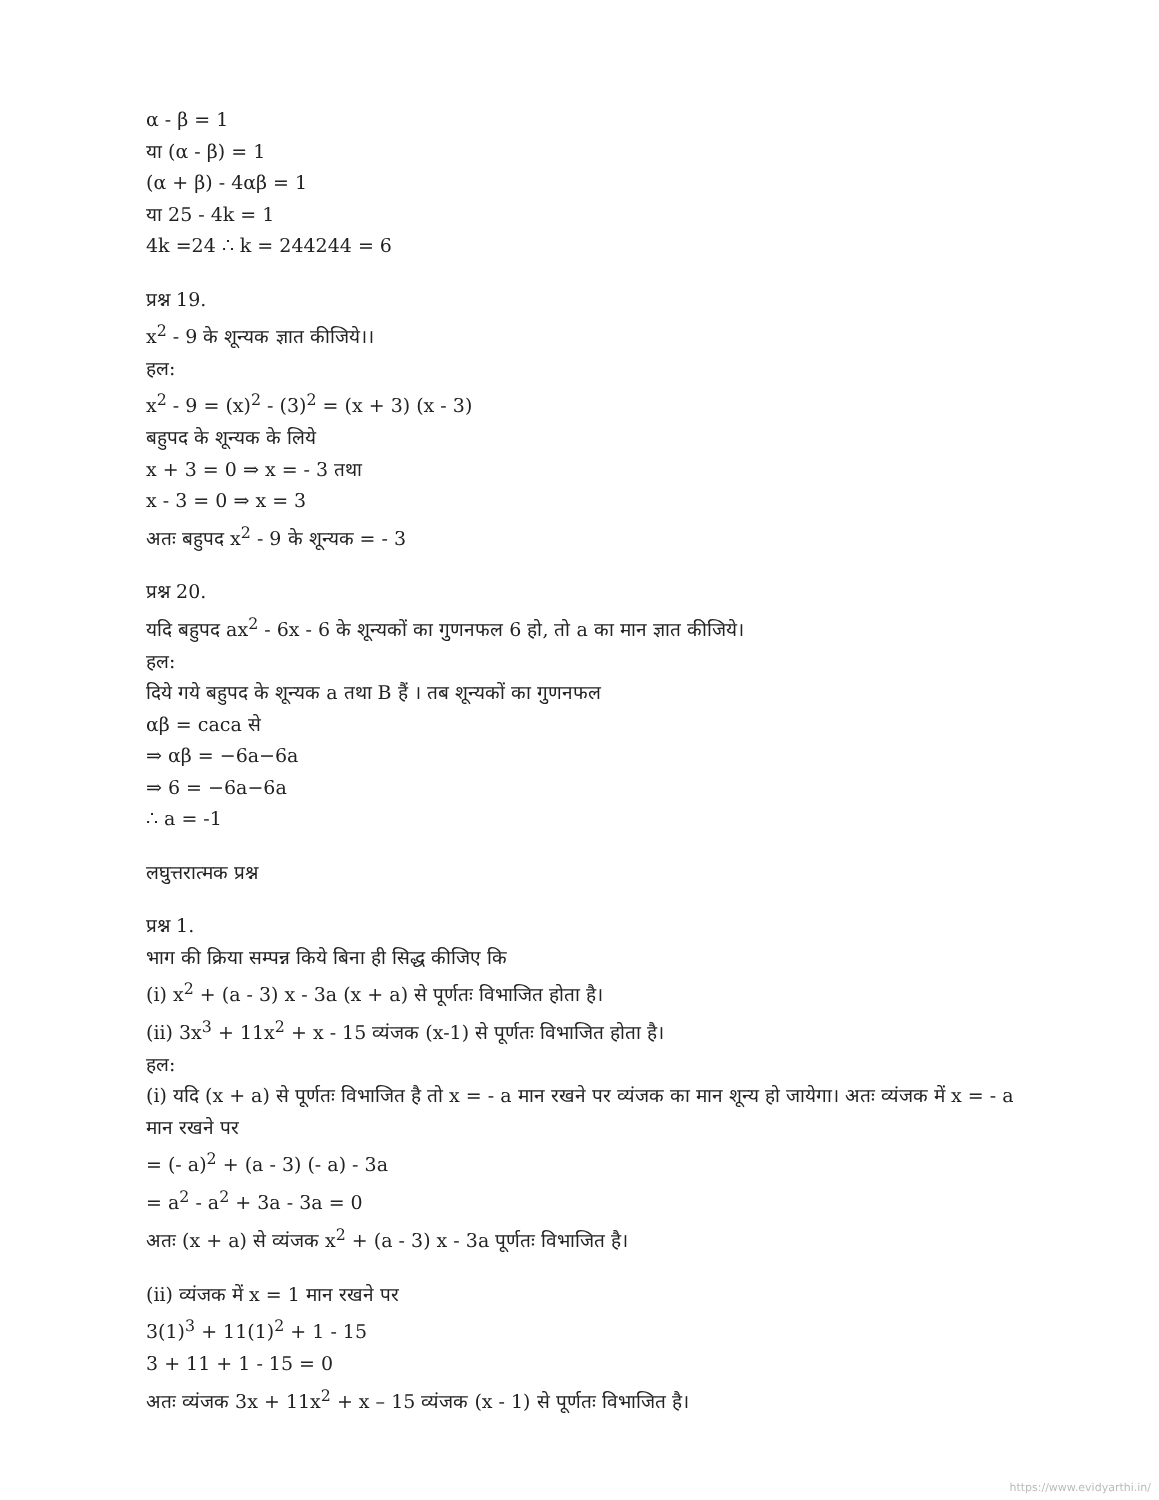α - β = 1
या (α - β) = 1
(α + β) - 4αβ = 1
या 25 - 4k = 1
4k =24 ∴ k = 244244 = 6
प्रश्न 19.
x<sup>2</sup> - 9 के शून्यक ज्ञात कीजिये।।
हल:
x<sup>2</sup> - 9 = (x)<sup>2</sup> - (3)<sup>2</sup> = (x + 3) (x - 3)
बहुपद के शून्यक के लिये
x + 3 = 0 ⇒ x = - 3 तथा
x - 3 = 0 ⇒ x = 3
अतः बहुपद x<sup>2</sup> - 9 के शून्यक = - 3
प्रश्न 20.
यदि बहुपद ax<sup>2</sup> - 6x - 6 के शून्यकों का गुणनफल 6 हो, तो a का मान ज्ञात कीजिये।
हल:
दिये गये बहुपद के शून्यक a तथा B हैं । तब शून्यकों का गुणनफल
αβ = caca से
⇒ αβ = −6a−6a
⇒ 6 = −6a−6a
∴ a = -1
लघुत्तरात्मक प्रश्न
प्रश्न 1.
भाग की क्रिया सम्पन्न किये बिना ही सिद्ध कीजिए कि
(i) x<sup>2</sup> + (a - 3) x - 3a (x + a) से पूर्णतः विभाजित होता है।
(ii) 3x<sup>3</sup> + 11x<sup>2</sup> + x - 15 व्यंजक (x-1) से पूर्णतः विभाजित होता है।
हल:
(i) यदि (x + a) से पूर्णतः विभाजित है तो x = - a मान रखने पर व्यंजक का मान शून्य हो जायेगा। अतः व्यंजक में x = - a मान रखने पर
= (- a)<sup>2</sup> + (a - 3) (- a) - 3a
= a<sup>2</sup> - a<sup>2</sup> + 3a - 3a = 0
अतः (x + a) से व्यंजक x<sup>2</sup> + (a - 3) x - 3a पूर्णतः विभाजित है।
(ii) व्यंजक में x = 1 मान रखने पर
3(1)<sup>3</sup> + 11(1)<sup>2</sup> + 1 - 15
3 + 11 + 1 - 15 = 0
अतः व्यंजक 3x + 11x<sup>2</sup> + x – 15 व्यंजक (x - 1) से पूर्णतः विभाजित है।
https://www.evidyarthi.in/